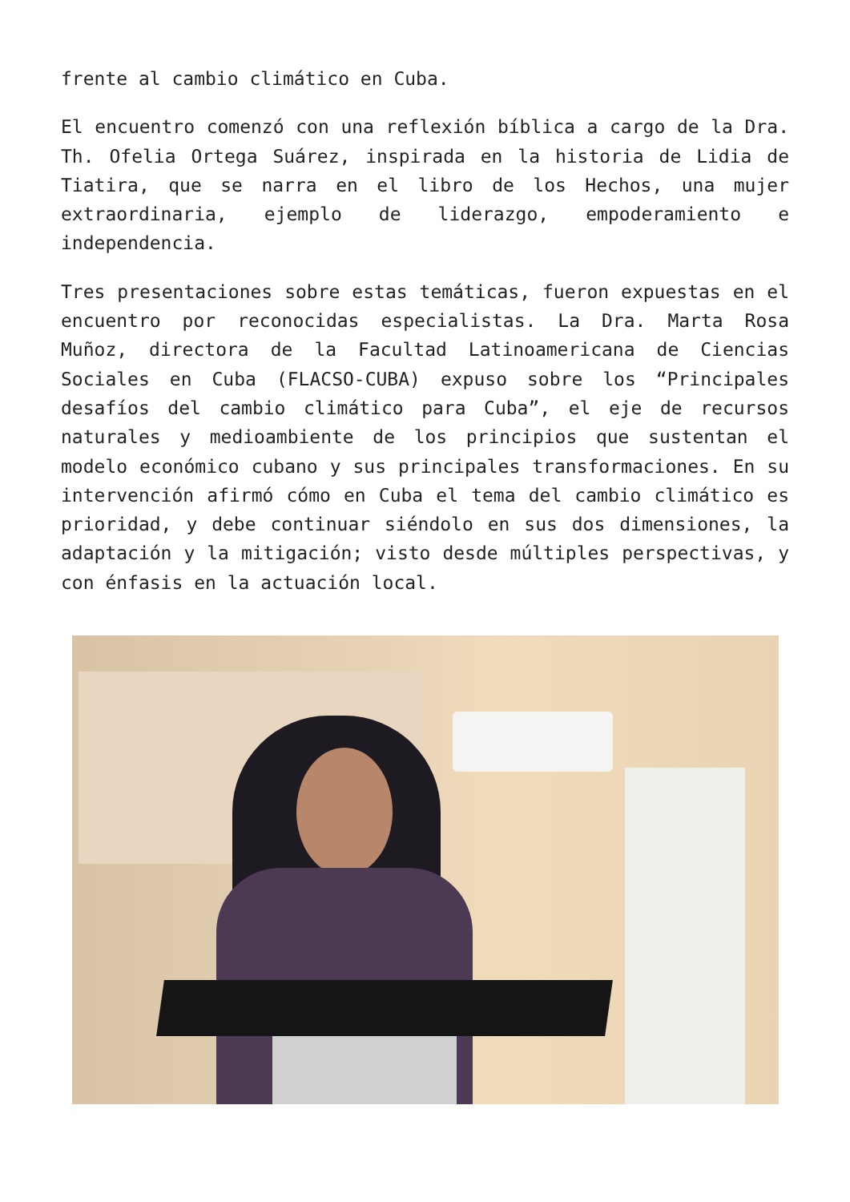frente al cambio climático en Cuba.
El encuentro comenzó con una reflexión bíblica a cargo de la Dra. Th. Ofelia Ortega Suárez, inspirada en la historia de Lidia de Tiatira, que se narra en el libro de los Hechos, una mujer extraordinaria, ejemplo de liderazgo, empoderamiento e independencia.
Tres presentaciones sobre estas temáticas, fueron expuestas en el encuentro por reconocidas especialistas. La Dra. Marta Rosa Muñoz, directora de la Facultad Latinoamericana de Ciencias Sociales en Cuba (FLACSO-CUBA) expuso sobre los “Principales desafíos del cambio climático para Cuba”, el eje de recursos naturales y medioambiente de los principios que sustentan el modelo económico cubano y sus principales transformaciones. En su intervención afirmó cómo en Cuba el tema del cambio climático es prioridad, y debe continuar siéndolo en sus dos dimensiones, la adaptación y la mitigación; visto desde múltiples perspectivas, y con énfasis en la actuación local.